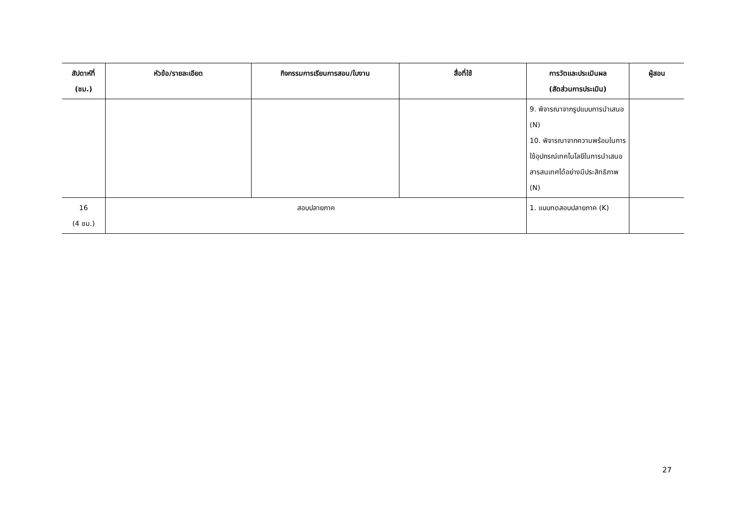| สัปดาห์ที่ (ชม.) | หัวข้อ/รายละเอียด | กิจกรรมการเรียนการสอน/ใบงาน | สื่อที่ใช้ | การวัดและประเมินผล (สัดส่วนการประเมิน) | ผู้สอน |
| --- | --- | --- | --- | --- | --- |
| | | | | 9. พิจารณาจากรูปแบบการนำเสนอ (N) 10. พิจารณาจากความพร้อมในการใช้อุปกรณ์เทคโนโลยีในการนำเสนอสารสนเทศได้อย่างมีประสิทธิภาพ (N) | |
| 16 (4 ชม.) | สอบปลายภาค | | | 1. แบบทดสอบปลายภาค (K) | |
27